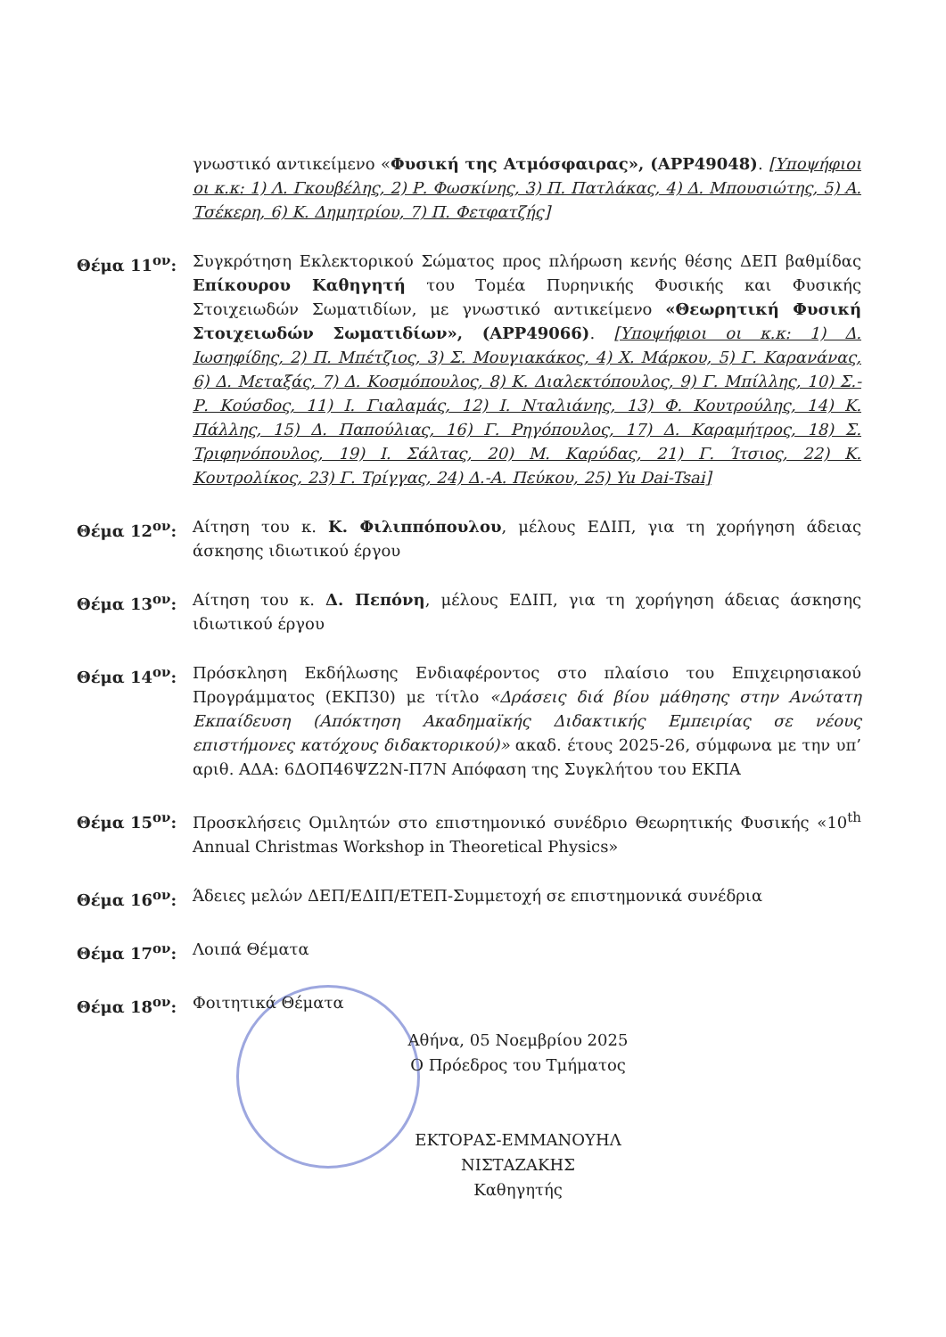γνωστικό αντικείμενο «Φυσική της Ατμόσφαιρας», (APP49048). [Υποψήφιοι οι κ.κ: 1) Λ. Γκουβέλης, 2) Ρ. Φωσκίνης, 3) Π. Πατλάκας, 4) Δ. Μπουσιώτης, 5) Α. Τσέκερη, 6) Κ. Δημητρίου, 7) Π. Φετφατζής]
Θέμα 11<sup>ον</sup>: Συγκρότηση Εκλεκτορικού Σώματος προς πλήρωση κενής θέσης ΔΕΠ βαθμίδας Επίκουρου Καθηγητή του Τομέα Πυρηνικής Φυσικής και Φυσικής Στοιχειωδών Σωματιδίων, με γνωστικό αντικείμενο «Θεωρητική Φυσική Στοιχειωδών Σωματιδίων», (APP49066). [Υποψήφιοι οι κ.κ: 1) Δ. Ιωσηφίδης, 2) Π. Μπέτζιος, 3) Σ. Μουγιακάκος, 4) Χ. Μάρκου, 5) Γ. Καρανάνας, 6) Δ. Μεταξάς, 7) Δ. Κοσμόπουλος, 8) Κ. Διαλεκτόπουλος, 9) Γ. Μπίλλης, 10) Σ.-Ρ. Κούσδος, 11) Ι. Γιαλαμάς, 12) Ι. Νταλιάνης, 13) Φ. Κουτρούλης, 14) Κ. Πάλλης, 15) Δ. Παπούλιας, 16) Γ. Ρηγόπουλος, 17) Δ. Καραμήτρος, 18) Σ. Τριφηνόπουλος, 19) Ι. Σάλτας, 20) Μ. Καρύδας, 21) Γ. Ίτσιος, 22) Κ. Κουτρολίκος, 23) Γ. Τρίγγας, 24) Δ.-Α. Πεύκου, 25) Yu Dai-Tsai]
Θέμα 12<sup>ον</sup>: Αίτηση του κ. Κ. Φιλιππόπουλου, μέλους ΕΔΙΠ, για τη χορήγηση άδειας άσκησης ιδιωτικού έργου
Θέμα 13<sup>ον</sup>: Αίτηση του κ. Δ. Πεπόνη, μέλους ΕΔΙΠ, για τη χορήγηση άδειας άσκησης ιδιωτικού έργου
Θέμα 14<sup>ον</sup>: Πρόσκληση Εκδήλωσης Ενδιαφέροντος στο πλαίσιο του Επιχειρησιακού Προγράμματος (ΕΚΠ30) με τίτλο «Δράσεις διά βίου μάθησης στην Ανώτατη Εκπαίδευση (Απόκτηση Ακαδημαϊκής Διδακτικής Εμπειρίας σε νέους επιστήμονες κατόχους διδακτορικού)» ακαδ. έτους 2025-26, σύμφωνα με την υπ’ αριθ. ΑΔΑ: 6ΔΟΠ46ΨΖ2Ν-Π7Ν Απόφαση της Συγκλήτου του ΕΚΠΑ
Θέμα 15<sup>ον</sup>: Προσκλήσεις Ομιλητών στο επιστημονικό συνέδριο Θεωρητικής Φυσικής «10<sup>th</sup> Annual Christmas Workshop in Theoretical Physics»
Θέμα 16<sup>ον</sup>: Άδειες μελών ΔΕΠ/ΕΔΙΠ/ΕΤΕΠ-Συμμετοχή σε επιστημονικά συνέδρια
Θέμα 17<sup>ον</sup>: Λοιπά Θέματα
Θέμα 18<sup>ον</sup>: Φοιτητικά Θέματα
Αθήνα, 05 Νοεμβρίου 2025
Ο Πρόεδρος του Τμήματος
ΕΚΤΟΡΑΣ-ΕΜΜΑΝΟΥΗΛ ΝΙΣΤΑΖΑΚΗΣ
Καθηγητής